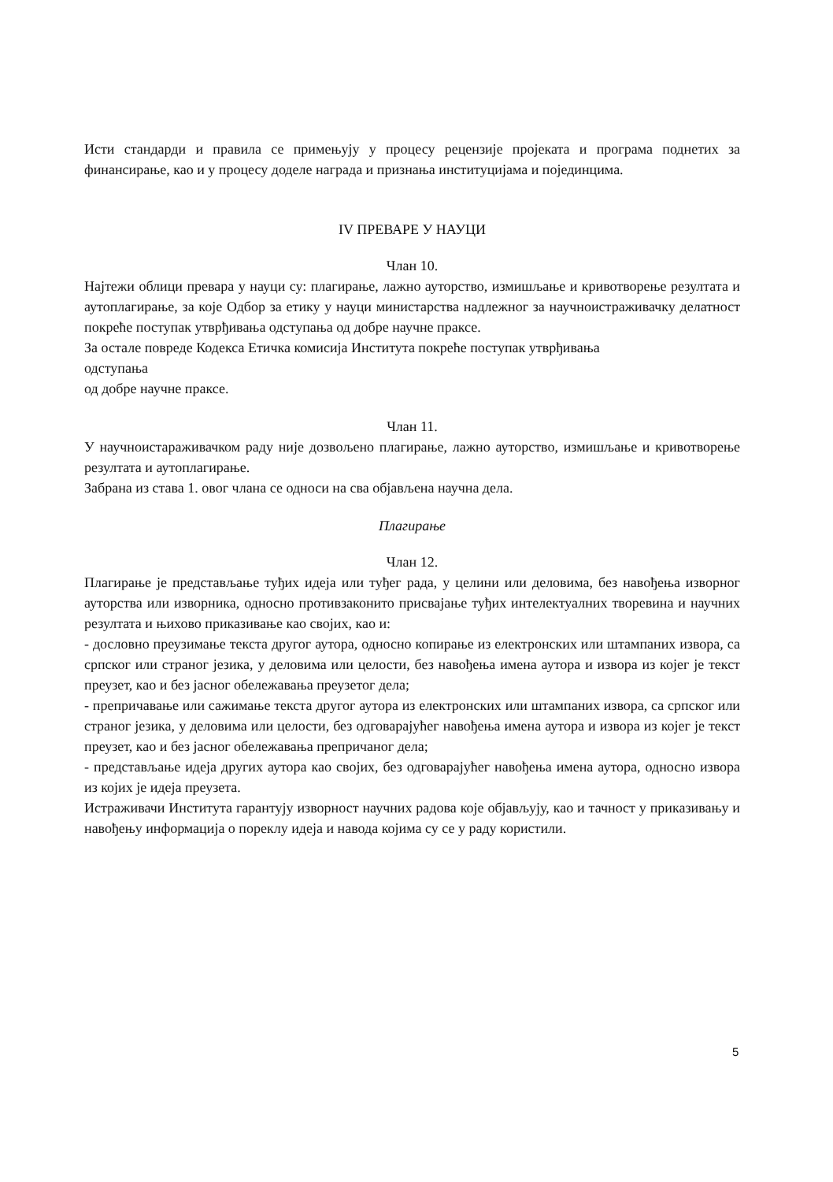Исти стандарди и правила се примењују у процесу рецензије пројеката и програма поднетих за финансирање, као и у процесу доделе награда и признања институцијама и појединцима.
IV ПРЕВАРЕ У НАУЦИ
Члан 10.
Најтежи облици превара у науци су: плагирање, лажно ауторство, измишљање и кривотворење резултата и аутоплагирање, за које Одбор за етику у науци министарства надлежног за научноистраживачку делатност покреће поступак утврђивања одступања од добре научне праксе.
За остале повреде Кодекса Етичка комисија Института покреће поступак утврђивања
одступања
од добре научне праксе.
Члан 11.
У научноистараживачком раду није дозвољено плагирање, лажно ауторство, измишљање и кривотворење резултата и аутоплагирање.
Забрана из става 1. овог члана се односи на сва објављена научна дела.
Плагирање
Члан 12.
Плагирање је представљање туђих идеја или туђег рада, у целини или деловима, без навођења изворног ауторства или изворника, односно противзаконито присвајање туђих интелектуалних творевина и научних резултата и њихово приказивање као својих, као и:
- дословно преузимање текста другог аутора, односно копирање из електронских или штампаних извора, са српског или страног језика, у деловима или целости, без навођења имена аутора и извора из којег је текст преузет, као и без јасног обележавања преузетог дела;
- препричавање или сажимање текста другог аутора из електронских или штампаних извора, са српског или страног језика, у деловима или целости, без одговарајућег навођења имена аутора и извора из којег је текст преузет, као и без јасног обележавања препричаног дела;
- представљање идеја других аутора као својих, без одговарајућег навођења имена аутора, односно извора из којих је идеја преузета.
Истраживачи Института гарантују изворност научних радова које објављују, као и тачност у приказивању и навођењу информација о пореклу идеја и навода којима су се у раду користили.
5